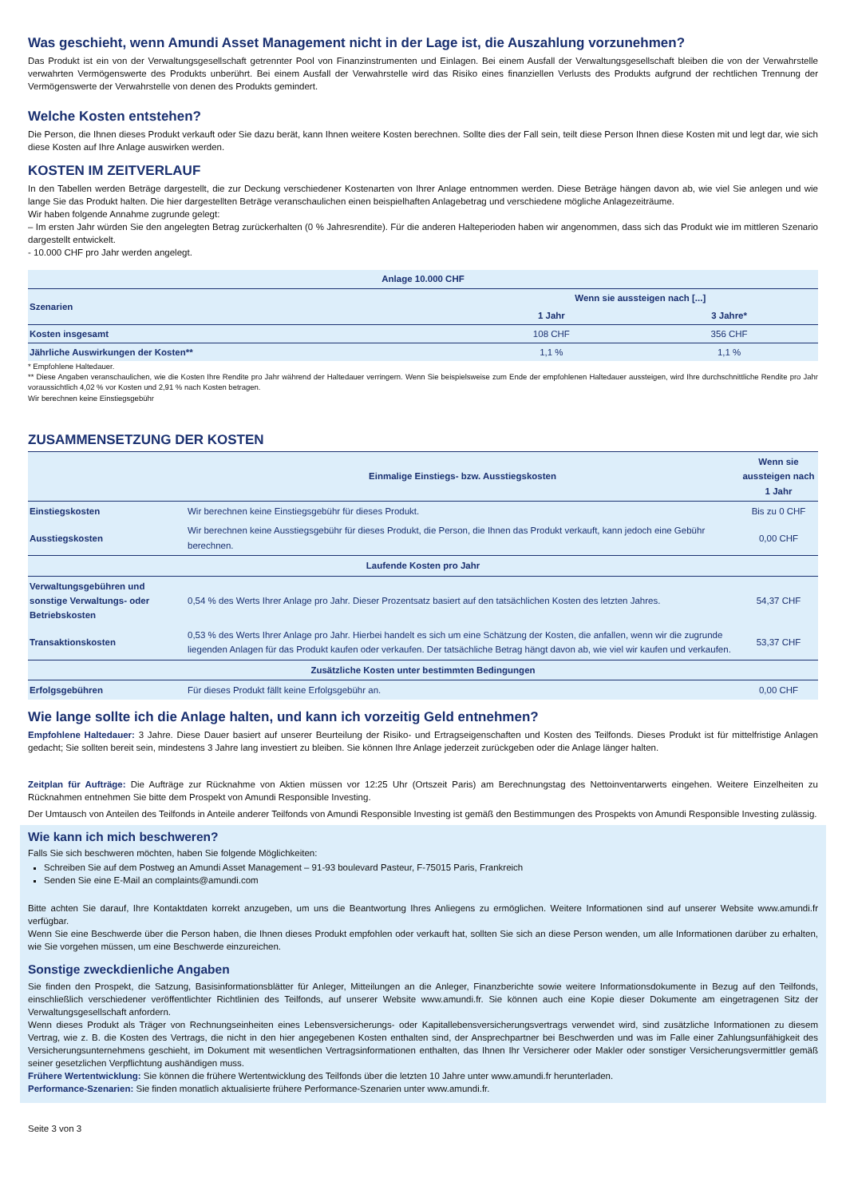Was geschieht, wenn Amundi Asset Management nicht in der Lage ist, die Auszahlung vorzunehmen?
Das Produkt ist ein von der Verwaltungsgesellschaft getrennter Pool von Finanzinstrumenten und Einlagen. Bei einem Ausfall der Verwaltungsgesellschaft bleiben die von der Verwahrstelle verwahrten Vermögenswerte des Produkts unberührt. Bei einem Ausfall der Verwahrstelle wird das Risiko eines finanziellen Verlusts des Produkts aufgrund der rechtlichen Trennung der Vermögenswerte der Verwahrstelle von denen des Produkts gemindert.
Welche Kosten entstehen?
Die Person, die Ihnen dieses Produkt verkauft oder Sie dazu berät, kann Ihnen weitere Kosten berechnen. Sollte dies der Fall sein, teilt diese Person Ihnen diese Kosten mit und legt dar, wie sich diese Kosten auf Ihre Anlage auswirken werden.
KOSTEN IM ZEITVERLAUF
In den Tabellen werden Beträge dargestellt, die zur Deckung verschiedener Kostenarten von Ihrer Anlage entnommen werden. Diese Beträge hängen davon ab, wie viel Sie anlegen und wie lange Sie das Produkt halten. Die hier dargestellten Beträge veranschaulichen einen beispielhaften Anlagebetrag und verschiedene mögliche Anlagezeiträume.
Wir haben folgende Annahme zugrunde gelegt:
– Im ersten Jahr würden Sie den angelegten Betrag zurückerhalten (0 % Jahresrendite). Für die anderen Halteperioden haben wir angenommen, dass sich das Produkt wie im mittleren Szenario dargestellt entwickelt.
- 10.000 CHF pro Jahr werden angelegt.
| Anlage 10.000 CHF | | |
| --- | --- | --- |
| Szenarien | Wenn sie aussteigen nach [...] | |
| | 1 Jahr | 3 Jahre* |
| Kosten insgesamt | 108 CHF | 356 CHF |
| Jährliche Auswirkungen der Kosten** | 1,1 % | 1,1 % |
* Empfohlene Haltedauer.
** Diese Angaben veranschaulichen, wie die Kosten Ihre Rendite pro Jahr während der Haltedauer verringern. Wenn Sie beispielsweise zum Ende der empfohlenen Haltedauer aussteigen, wird Ihre durchschnittliche Rendite pro Jahr voraussichtlich 4,02 % vor Kosten und 2,91 % nach Kosten betragen.
Wir berechnen keine Einstiegsgebühr
ZUSAMMENSETZUNG DER KOSTEN
| | Einmalige Einstiegs- bzw. Ausstiegskosten | Wenn sie aussteigen nach 1 Jahr |
| --- | --- | --- |
| Einstiegskosten | Wir berechnen keine Einstiegsgebühr für dieses Produkt. | Bis zu 0 CHF |
| Ausstiegskosten | Wir berechnen keine Ausstiegsgebühr für dieses Produkt, die Person, die Ihnen das Produkt verkauft, kann jedoch eine Gebühr berechnen. | 0,00 CHF |
| Laufende Kosten pro Jahr | | |
| Verwaltungsgebühren und sonstige Verwaltungs- oder Betriebskosten | 0,54 % des Werts Ihrer Anlage pro Jahr. Dieser Prozentsatz basiert auf den tatsächlichen Kosten des letzten Jahres. | 54,37 CHF |
| Transaktionskosten | 0,53 % des Werts Ihrer Anlage pro Jahr. Hierbei handelt es sich um eine Schätzung der Kosten, die anfallen, wenn wir die zugrunde liegenden Anlagen für das Produkt kaufen oder verkaufen. Der tatsächliche Betrag hängt davon ab, wie viel wir kaufen und verkaufen. | 53,37 CHF |
| Zusätzliche Kosten unter bestimmten Bedingungen | | |
| Erfolgsgebühren | Für dieses Produkt fällt keine Erfolgsgebühr an. | 0,00 CHF |
Wie lange sollte ich die Anlage halten, und kann ich vorzeitig Geld entnehmen?
Empfohlene Haltedauer: 3 Jahre. Diese Dauer basiert auf unserer Beurteilung der Risiko- und Ertragseigenschaften und Kosten des Teilfonds. Dieses Produkt ist für mittelfristige Anlagen gedacht; Sie sollten bereit sein, mindestens 3 Jahre lang investiert zu bleiben. Sie können Ihre Anlage jederzeit zurückgeben oder die Anlage länger halten.
Zeitplan für Aufträge: Die Aufträge zur Rücknahme von Aktien müssen vor 12:25 Uhr (Ortszeit Paris) am Berechnungstag des Nettoinventarwerts eingehen. Weitere Einzelheiten zu Rücknahmen entnehmen Sie bitte dem Prospekt von Amundi Responsible Investing.
Der Umtausch von Anteilen des Teilfonds in Anteile anderer Teilfonds von Amundi Responsible Investing ist gemäß den Bestimmungen des Prospekts von Amundi Responsible Investing zulässig.
Wie kann ich mich beschweren?
Falls Sie sich beschweren möchten, haben Sie folgende Möglichkeiten:
Schreiben Sie auf dem Postweg an Amundi Asset Management – 91-93 boulevard Pasteur, F-75015 Paris, Frankreich
Senden Sie eine E-Mail an complaints@amundi.com
Bitte achten Sie darauf, Ihre Kontaktdaten korrekt anzugeben, um uns die Beantwortung Ihres Anliegens zu ermöglichen. Weitere Informationen sind auf unserer Website www.amundi.fr verfügbar.
Wenn Sie eine Beschwerde über die Person haben, die Ihnen dieses Produkt empfohlen oder verkauft hat, sollten Sie sich an diese Person wenden, um alle Informationen darüber zu erhalten, wie Sie vorgehen müssen, um eine Beschwerde einzureichen.
Sonstige zweckdienliche Angaben
Sie finden den Prospekt, die Satzung, Basisinformationsblätter für Anleger, Mitteilungen an die Anleger, Finanzberichte sowie weitere Informationsdokumente in Bezug auf den Teilfonds, einschließlich verschiedener veröffentlichter Richtlinien des Teilfonds, auf unserer Website www.amundi.fr. Sie können auch eine Kopie dieser Dokumente am eingetragenen Sitz der Verwaltungsgesellschaft anfordern.
Wenn dieses Produkt als Träger von Rechnungseinheiten eines Lebensversicherungs- oder Kapitallebensversicherungsvertrags verwendet wird, sind zusätzliche Informationen zu diesem Vertrag, wie z. B. die Kosten des Vertrags, die nicht in den hier angegebenen Kosten enthalten sind, der Ansprechpartner bei Beschwerden und was im Falle einer Zahlungsunfähigkeit des Versicherungsunternehmens geschieht, im Dokument mit wesentlichen Vertragsinformationen enthalten, das Ihnen Ihr Versicherer oder Makler oder sonstiger Versicherungsvermittler gemäß seiner gesetzlichen Verpflichtung aushändigen muss.
Frühere Wertentwicklung: Sie können die frühere Wertentwicklung des Teilfonds über die letzten 10 Jahre unter www.amundi.fr herunterladen.
Performance-Szenarien: Sie finden monatlich aktualisierte frühere Performance-Szenarien unter www.amundi.fr.
Seite 3 von 3